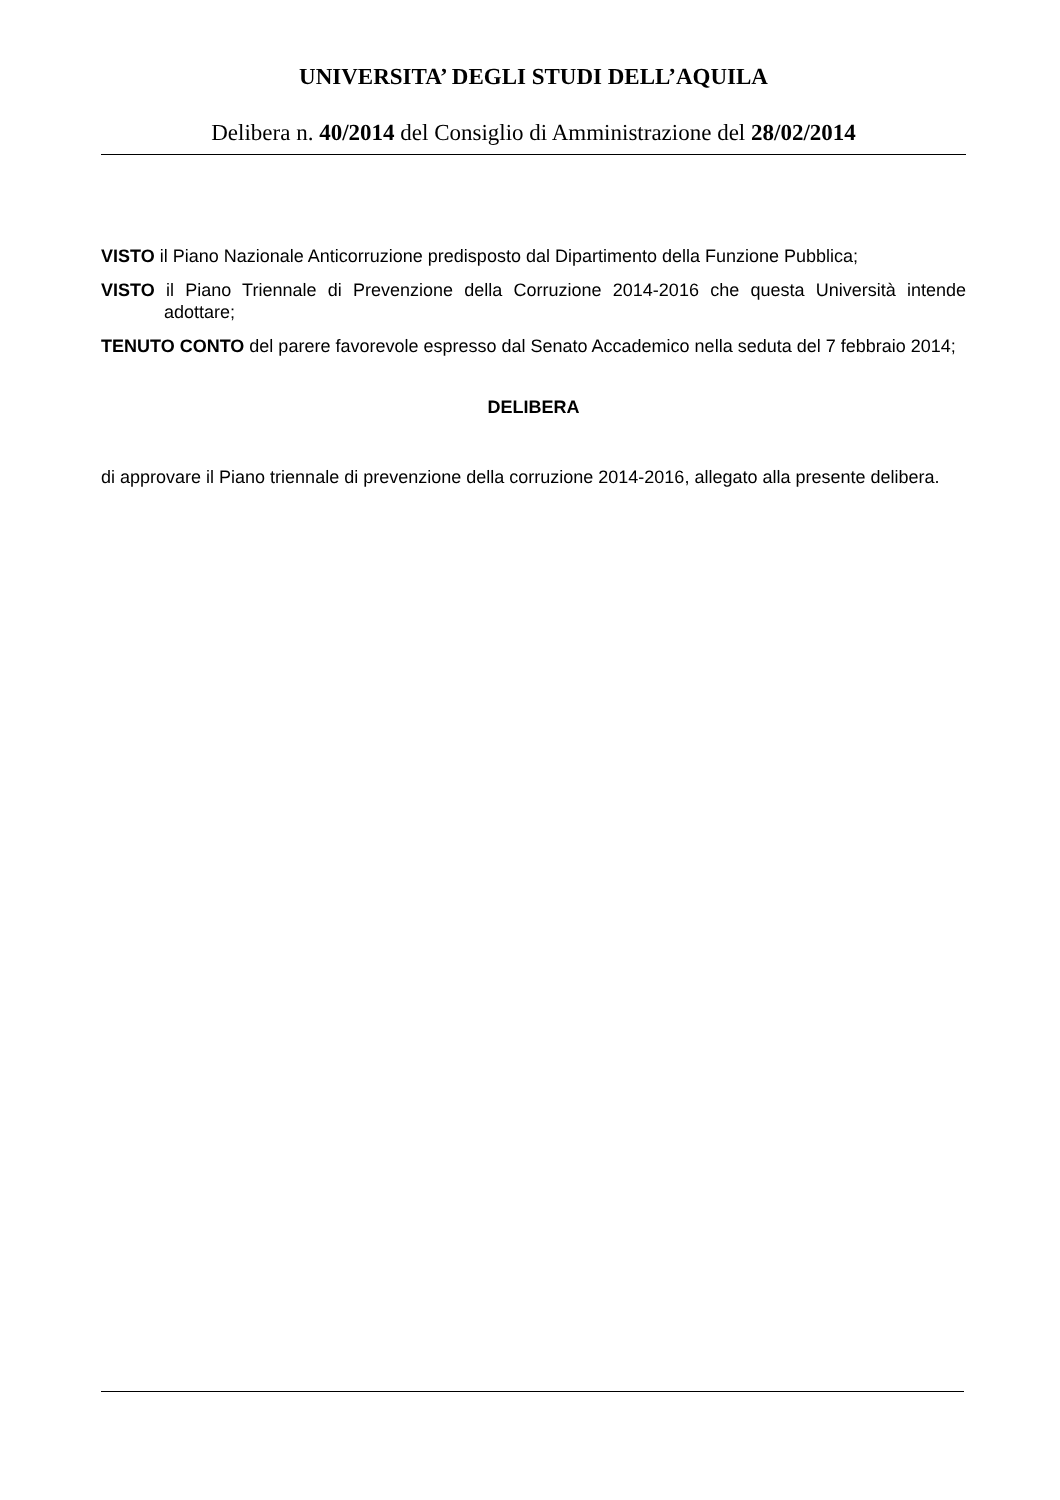UNIVERSITA’ DEGLI STUDI DELL’AQUILA
Delibera n. 40/2014 del Consiglio di Amministrazione del 28/02/2014
VISTO il Piano Nazionale Anticorruzione predisposto dal Dipartimento della Funzione Pubblica;
VISTO il Piano Triennale di Prevenzione della Corruzione 2014-2016 che questa Università intende adottare;
TENUTO CONTO del parere favorevole espresso dal Senato Accademico nella seduta del 7 febbraio 2014;
DELIBERA
di approvare il Piano triennale di prevenzione della corruzione 2014-2016, allegato alla presente delibera.